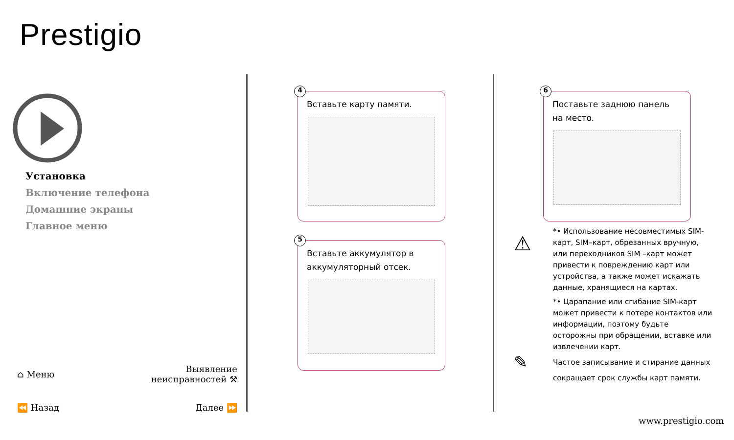Prestigio
Установка
Включение телефона
Домашние экраны
Главное меню
⌂ Меню Выявление
неисправностей ⚒
⏪ Назад Далее ⏩
4
Вставьте карту памяти.
5
Вставьте аккумулятор в аккумуляторный отсек.
6
Поставьте заднюю панель на место.
⚠
*• Использование несовместимых SIM-карт, SIM–карт, обрезанных вручную, или переходников SIM –карт может привести к повреждению карт или устройства, а также может искажать данные, хранящиеся на картах.
*• Царапание или сгибание SIM-карт может привести к потере контактов или информации, поэтому будьте осторожны при обращении, вставке или извлечении карт.
✎
Частое записывание и стирание данных сокращает срок службы карт памяти.
www.prestigio.com